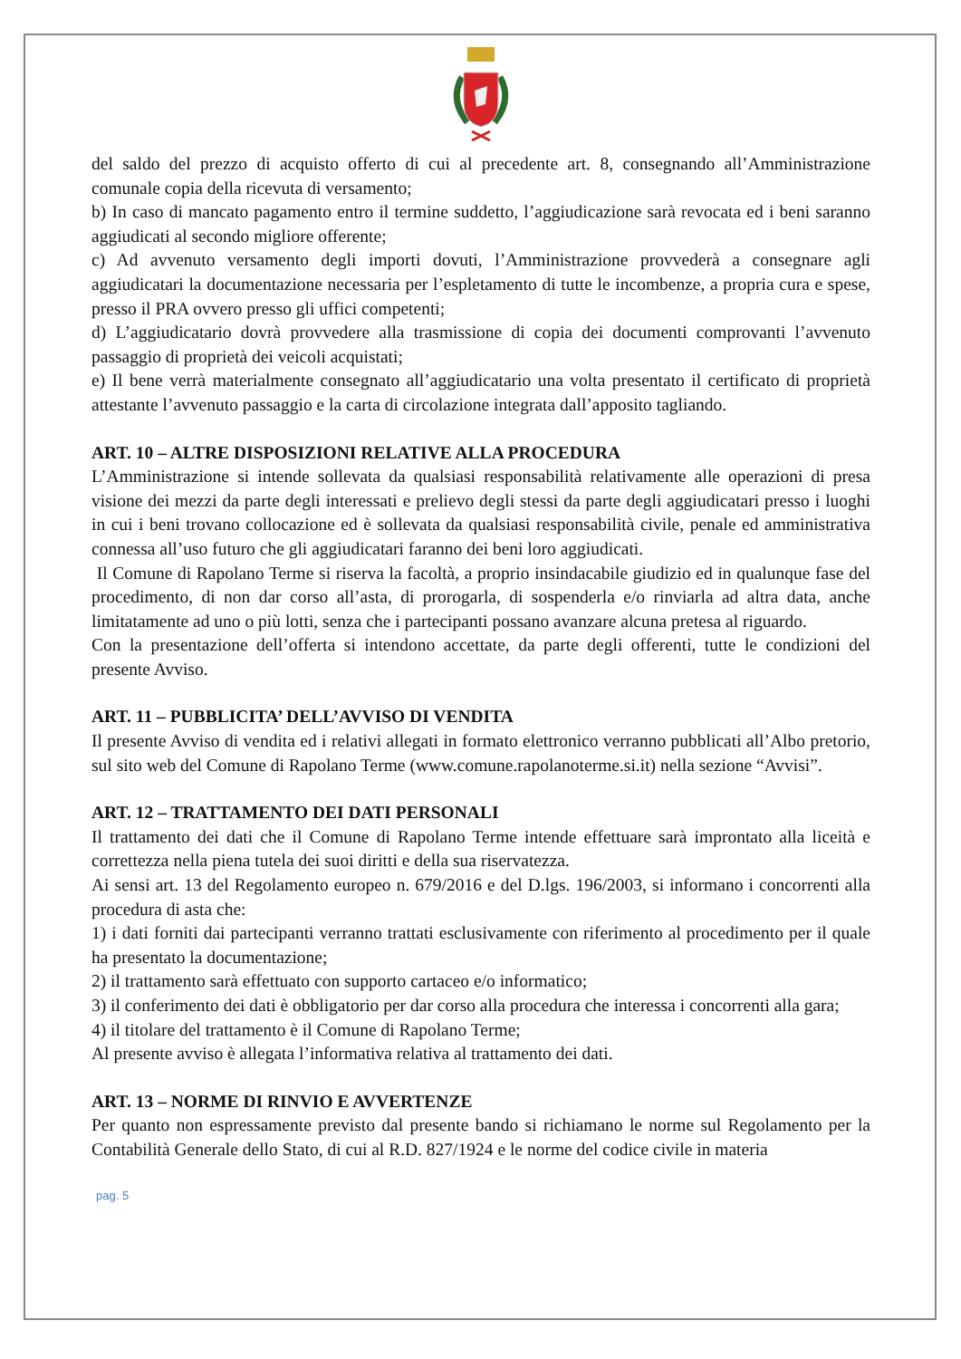del saldo del prezzo di acquisto offerto di cui al precedente art. 8, consegnando all’Amministrazione comunale copia della ricevuta di versamento;
b) In caso di mancato pagamento entro il termine suddetto, l’aggiudicazione sarà revocata ed i beni saranno aggiudicati al secondo migliore offerente;
c) Ad avvenuto versamento degli importi dovuti, l’Amministrazione provvederà a consegnare agli aggiudicatari la documentazione necessaria per l’espletamento di tutte le incombenze, a propria cura e spese, presso il PRA ovvero presso gli uffici competenti;
d) L’aggiudicatario dovrà provvedere alla trasmissione di copia dei documenti comprovanti l’avvenuto passaggio di proprietà dei veicoli acquistati;
e) Il bene verrà materialmente consegnato all’aggiudicatario una volta presentato il certificato di proprietà attestante l’avvenuto passaggio e la carta di circolazione integrata dall’apposito tagliando.
ART. 10 – ALTRE DISPOSIZIONI RELATIVE ALLA PROCEDURA
L’Amministrazione si intende sollevata da qualsiasi responsabilità relativamente alle operazioni di presa visione dei mezzi da parte degli interessati e prelievo degli stessi da parte degli aggiudicatari presso i luoghi in cui i beni trovano collocazione ed è sollevata da qualsiasi responsabilità civile, penale ed amministrativa connessa all’uso futuro che gli aggiudicatari faranno dei beni loro aggiudicati.
Il Comune di Rapolano Terme si riserva la facoltà, a proprio insindacabile giudizio ed in qualunque fase del procedimento, di non dar corso all’asta, di prorogarla, di sospenderla e/o rinviarla ad altra data, anche limitatamente ad uno o più lotti, senza che i partecipanti possano avanzare alcuna pretesa al riguardo.
Con la presentazione dell’offerta si intendono accettate, da parte degli offerenti, tutte le condizioni del presente Avviso.
ART. 11 – PUBBLICITA’ DELL’AVVISO DI VENDITA
Il presente Avviso di vendita ed i relativi allegati in formato elettronico verranno pubblicati all’Albo pretorio, sul sito web del Comune di Rapolano Terme (www.comune.rapolanoterme.si.it) nella sezione “Avvisi”.
ART. 12 – TRATTAMENTO DEI DATI PERSONALI
Il trattamento dei dati che il Comune di Rapolano Terme intende effettuare sarà improntato alla liceità e correttezza nella piena tutela dei suoi diritti e della sua riservatezza.
Ai sensi art. 13 del Regolamento europeo n. 679/2016 e del D.lgs. 196/2003, si informano i concorrenti alla procedura di asta che:
1) i dati forniti dai partecipanti verranno trattati esclusivamente con riferimento al procedimento per il quale ha presentato la documentazione;
2) il trattamento sarà effettuato con supporto cartaceo e/o informatico;
3) il conferimento dei dati è obbligatorio per dar corso alla procedura che interessa i concorrenti alla gara;
4) il titolare del trattamento è il Comune di Rapolano Terme;
Al presente avviso è allegata l’informativa relativa al trattamento dei dati.
ART. 13 – NORME DI RINVIO E AVVERTENZE
Per quanto non espressamente previsto dal presente bando si richiamano le norme sul Regolamento per la Contabilità Generale dello Stato, di cui al R.D. 827/1924 e le norme del codice civile in materia
pag. 5